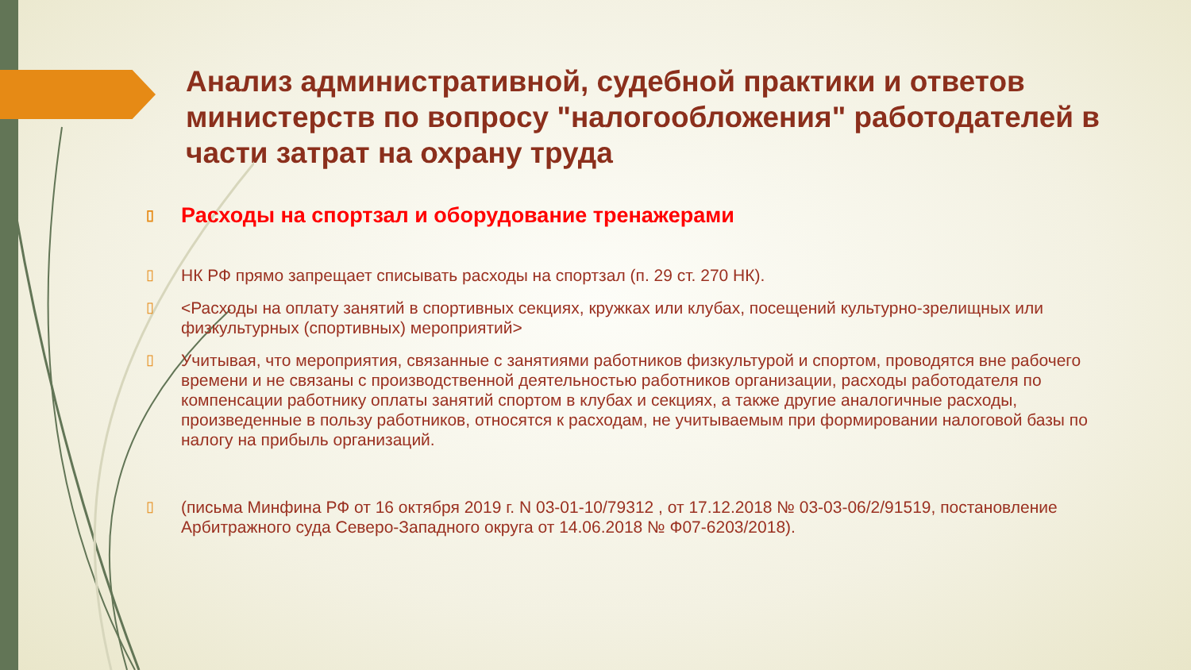Анализ административной, судебной практики и ответов министерств по вопросу "налогообложения" работодателей в части затрат на охрану труда
▯ Расходы на спортзал и оборудование тренажерами
▯ НК РФ прямо запрещает списывать расходы на спортзал (п. 29 ст. 270 НК).
▯ <Расходы на оплату занятий в спортивных секциях, кружках или клубах, посещений культурно-зрелищных или физкультурных (спортивных) мероприятий>
▯ Учитывая, что мероприятия, связанные с занятиями работников физкультурой и спортом, проводятся вне рабочего времени и не связаны с производственной деятельностью работников организации, расходы работодателя по компенсации работнику оплаты занятий спортом в клубах и секциях, а также другие аналогичные расходы, произведенные в пользу работников, относятся к расходам, не учитываемым при формировании налоговой базы по налогу на прибыль организаций.
▯ (письма Минфина РФ от 16 октября 2019 г. N 03-01-10/79312 , от 17.12.2018 № 03-03-06/2/91519, постановление Арбитражного суда Северо-Западного округа от 14.06.2018 № Ф07-6203/2018).